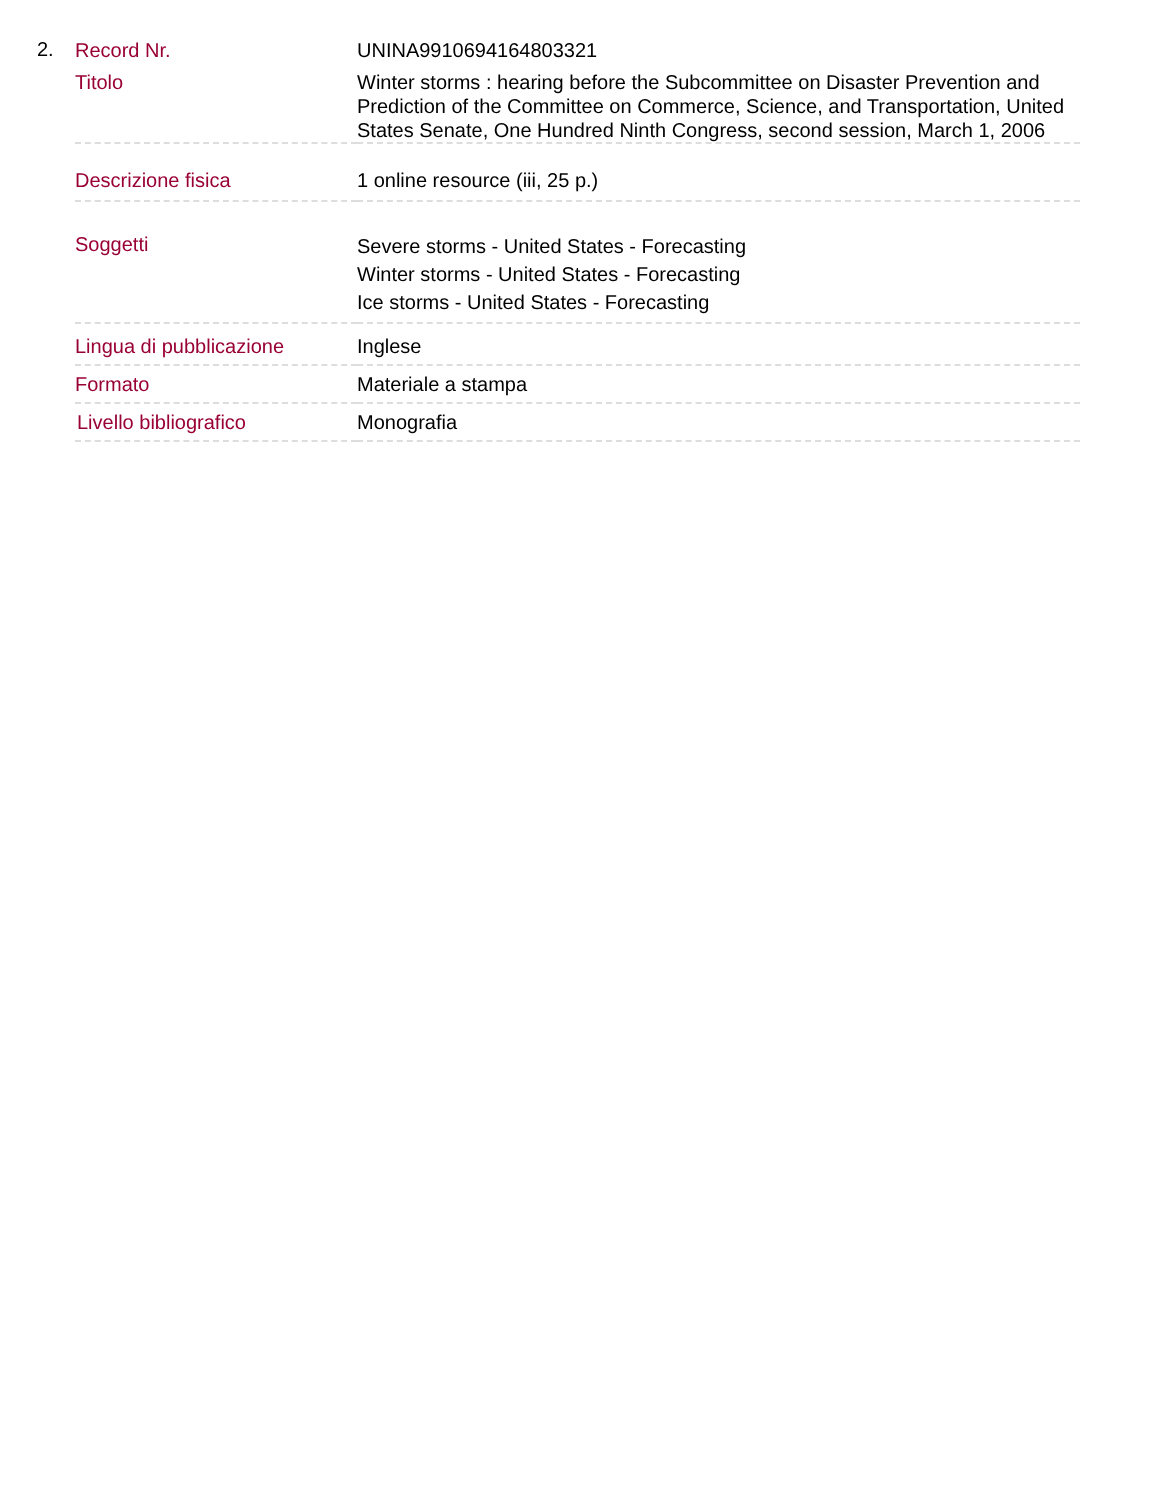2.
| Record Nr. | UNINA9910694164803321 |
| Titolo | Winter storms : hearing before the Subcommittee on Disaster Prevention and Prediction of the Committee on Commerce, Science, and Transportation, United States Senate, One Hundred Ninth Congress, second session, March 1, 2006 |
| Descrizione fisica | 1 online resource (iii, 25 p.) |
| Soggetti | Severe storms - United States - Forecasting Winter storms - United States - Forecasting Ice storms - United States - Forecasting |
| Lingua di pubblicazione | Inglese |
| Formato | Materiale a stampa |
| Livello bibliografico | Monografia |